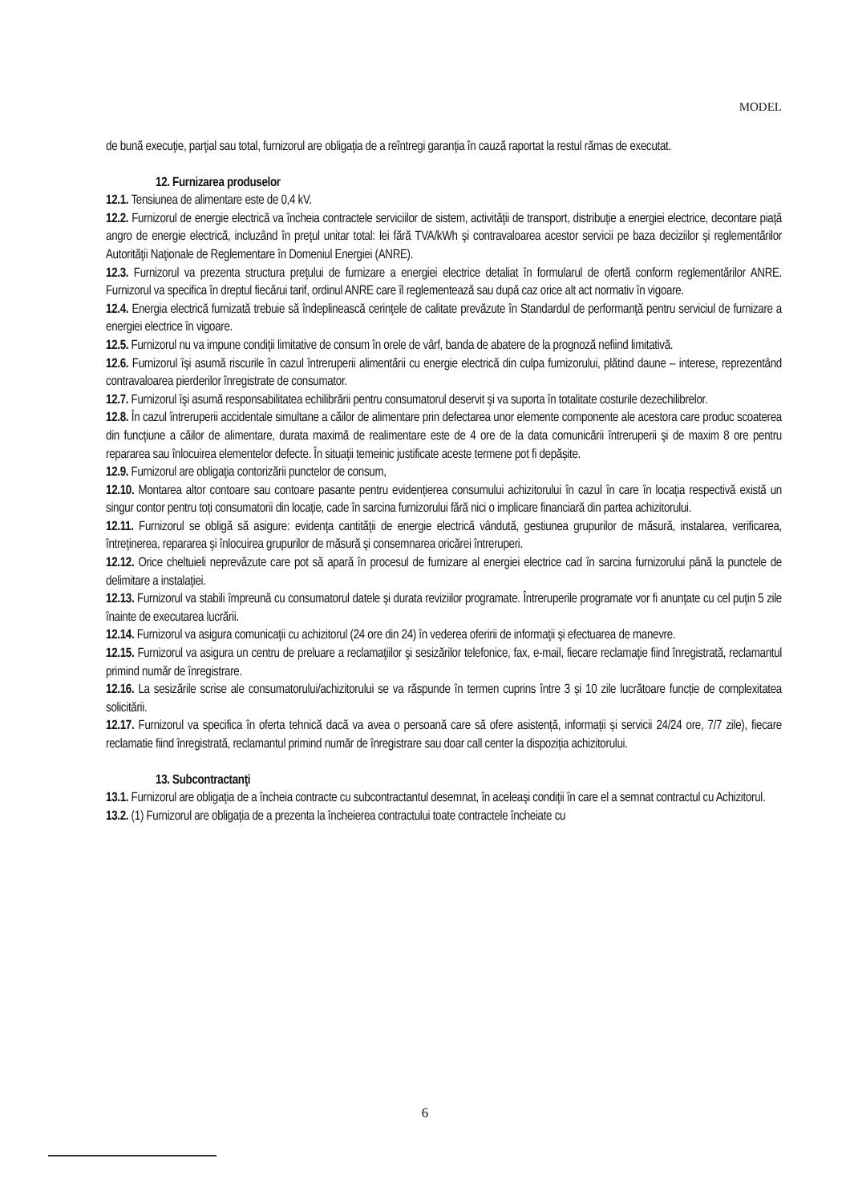MODEL
de bună execuţie, parţial sau total, furnizorul are obligaţia de a reîntregi garanţia în cauză raportat la restul rămas de executat.
12. Furnizarea produselor
12.1. Tensiunea de alimentare este de 0,4 kV.
12.2. Furnizorul de energie electrică va încheia contractele serviciilor de sistem, activităţii de transport, distribuţie a energiei electrice, decontare piaţă angro de energie electrică, incluzând în preţul unitar total: lei fără TVA/kWh şi contravaloarea acestor servicii pe baza deciziilor şi reglementărilor Autorităţii Naţionale de Reglementare în Domeniul Energiei (ANRE).
12.3. Furnizorul va prezenta structura preţului de furnizare a energiei electrice detaliat în formularul de ofertă conform reglementărilor ANRE. Furnizorul va specifica în dreptul fiecărui tarif, ordinul ANRE care îl reglementează sau după caz orice alt act normativ în vigoare.
12.4. Energia electrică furnizată trebuie să îndeplinească cerinţele de calitate prevăzute în Standardul de performanţă pentru serviciul de furnizare a energiei electrice în vigoare.
12.5. Furnizorul nu va impune condiţii limitative de consum în orele de vârf, banda de abatere de la prognoză nefiind limitativă.
12.6. Furnizorul îşi asumă riscurile în cazul întreruperii alimentării cu energie electrică din culpa furnizorului, plătind daune – interese, reprezentând contravaloarea pierderilor înregistrate de consumator.
12.7. Furnizorul îşi asumă responsabilitatea echilibrării pentru consumatorul deservit şi va suporta în totalitate costurile dezechilibrelor.
12.8. În cazul întreruperii accidentale simultane a căilor de alimentare prin defectarea unor elemente componente ale acestora care produc scoaterea din funcţiune a căilor de alimentare, durata maximă de realimentare este de 4 ore de la data comunicării întreruperii şi de maxim 8 ore pentru repararea sau înlocuirea elementelor defecte. În situații temeinic justificate aceste termene pot fi depășite.
12.9. Furnizorul are obligaţia contorizării punctelor de consum,
12.10. Montarea altor contoare sau contoare pasante pentru evidențierea consumului achizitorului în cazul în care în locația respectivă există un singur contor pentru toți consumatorii din locație, cade în sarcina furnizorului fără nici o implicare financiară din partea achizitorului.
12.11. Furnizorul se obligă să asigure: evidenţa cantităţii de energie electrică vândută, gestiunea grupurilor de măsură, instalarea, verificarea, întreţinerea, repararea şi înlocuirea grupurilor de măsură şi consemnarea oricărei întreruperi.
12.12. Orice cheltuieli neprevăzute care pot să apară în procesul de furnizare al energiei electrice cad în sarcina furnizorului până la punctele de delimitare a instalaţiei.
12.13. Furnizorul va stabili împreună cu consumatorul datele şi durata reviziilor programate. Întreruperile programate vor fi anunţate cu cel puţin 5 zile înainte de executarea lucrării.
12.14. Furnizorul va asigura comunicaţii cu achizitorul (24 ore din 24) în vederea oferirii de informaţii şi efectuarea de manevre.
12.15. Furnizorul va asigura un centru de preluare a reclamaţiilor şi sesizărilor telefonice, fax, e-mail, fiecare reclamaţie fiind înregistrată, reclamantul primind număr de înregistrare.
12.16. La sesizările scrise ale consumatorului/achizitorului se va răspunde în termen cuprins între 3 și 10 zile lucrătoare funcție de complexitatea solicitării.
12.17. Furnizorul va specifica în oferta tehnică dacă va avea o persoană care să ofere asistență, informații și servicii 24/24 ore, 7/7 zile), fiecare reclamatie fiind înregistrată, reclamantul primind număr de înregistrare sau doar call center la dispoziția achizitorului.
13. Subcontractanţi
13.1. Furnizorul are obligaţia de a încheia contracte cu subcontractantul desemnat, în aceleaşi condiţii în care el a semnat contractul cu Achizitorul.
13.2. (1) Furnizorul are obligaţia de a prezenta la încheierea contractului toate contractele încheiate cu
6